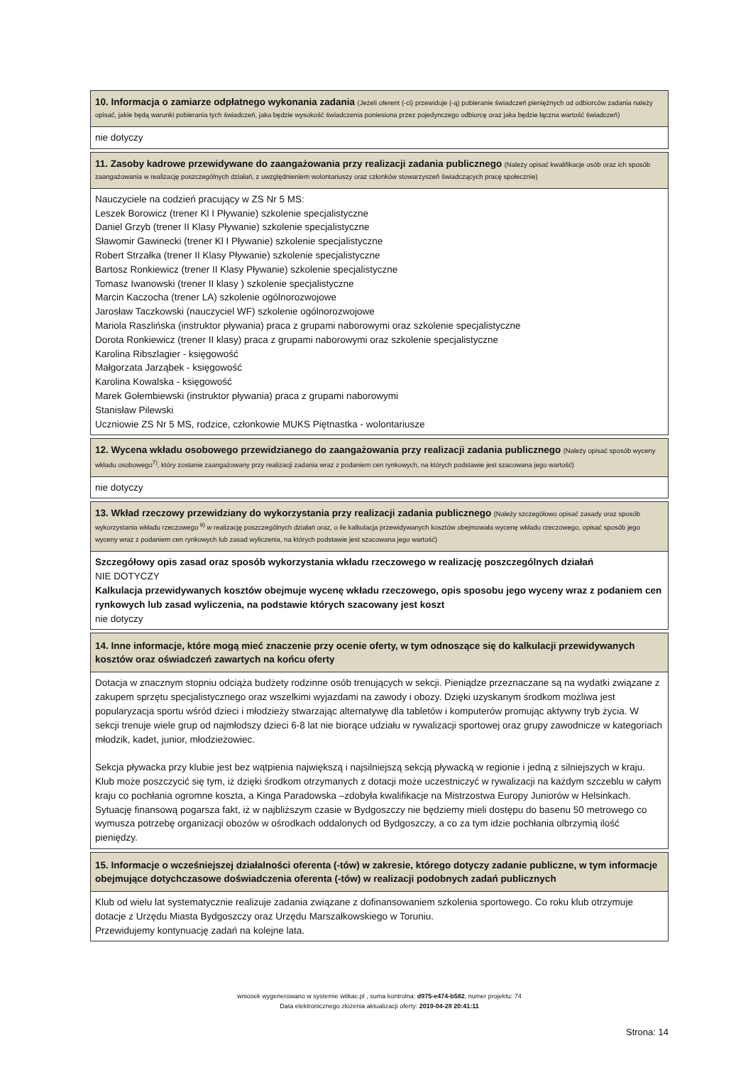10. Informacja o zamiarze odpłatnego wykonania zadania (Jeżeli oferent (-ci) przewiduje (-ą) pobieranie świadczeń pieniężnych od odbiorców zadania należy opisać, jakie będą warunki pobierania tych świadczeń, jaka będzie wysokość świadczenia poniesiona przez pojedynczego odbiorcę oraz jaka będzie łączna wartość świadczeń)
nie dotyczy
11. Zasoby kadrowe przewidywane do zaangażowania przy realizacji zadania publicznego (Należy opisać kwalifikacje osób oraz ich sposób zaangażowania w realizację poszczególnych działań, z uwzględnieniem wolontariuszy oraz członków stowarzyszeń świadczących pracę społecznie)
Nauczyciele na codzień pracujący w ZS Nr 5 MS:
Leszek Borowicz (trener Kl I Pływanie) szkolenie specjalistyczne
Daniel Grzyb (trener II Klasy Pływanie) szkolenie specjalistyczne
Sławomir Gawinecki (trener Kl I Pływanie) szkolenie specjalistyczne
Robert Strzałka (trener II Klasy Pływanie) szkolenie specjalistyczne
Bartosz Ronkiewicz (trener II Klasy Pływanie) szkolenie specjalistyczne
Tomasz Iwanowski (trener II klasy ) szkolenie specjalistyczne
Marcin Kaczocha (trener LA) szkolenie ogólnorozwojowe
Jarosław Taczkowski (nauczyciel WF) szkolenie ogólnorozwojowe
Mariola Raszlińska (instruktor pływania) praca z grupami naborowymi oraz szkolenie specjalistyczne
Dorota Ronkiewicz (trener II klasy) praca z grupami naborowymi oraz szkolenie specjalistyczne
Karolina Ribszlagier - księgowość
Małgorzata Jarząbek - księgowość
Karolina Kowalska - księgowość
Marek Gołembiewski (instruktor pływania) praca z grupami naborowymi
Stanisław Pilewski
Uczniowie ZS Nr 5 MS, rodzice, członkowie MUKS Piętnastka - wolontariusze
12. Wycena wkładu osobowego przewidzianego do zaangażowania przy realizacji zadania publicznego (Należy opisać sposób wyceny wkładu osobowego<sup>7)</sup>, który zostanie zaangażowany przy realizacji zadania wraz z podaniem cen rynkowych, na których podstawie jest szacowana jego wartość)
nie dotyczy
13. Wkład rzeczowy przewidziany do wykorzystania przy realizacji zadania publicznego (Należy szczegółowo opisać zasady oraz sposób wykorzystania wkładu rzeczowego <sup>9)</sup> w realizację poszczególnych działań oraz, o ile kalkulacja przewidywanych kosztów obejmowała wycenę wkładu rzeczowego, opisać sposób jego wyceny wraz z podaniem cen rynkowych lub zasad wyliczenia, na których podstawie jest szacowana jego wartość)
Szczegółowy opis zasad oraz sposób wykorzystania wkładu rzeczowego w realizację poszczególnych działań
NIE DOTYCZY
Kalkulacja przewidywanych kosztów obejmuje wycenę wkładu rzeczowego, opis sposobu jego wyceny wraz z podaniem cen rynkowych lub zasad wyliczenia, na podstawie których szacowany jest koszt
nie dotyczy
14. Inne informacje, które mogą mieć znaczenie przy ocenie oferty, w tym odnoszące się do kalkulacji przewidywanych kosztów oraz oświadczeń zawartych na końcu oferty
Dotacja w znacznym stopniu odciąża budżety rodzinne osób trenujących w sekcji. Pieniądze przeznaczane są na wydatki związane z zakupem sprzętu specjalistycznego oraz wszelkimi wyjazdami na zawody i obozy. Dzięki uzyskanym środkom możliwa jest popularyzacja sportu wśród dzieci i młodzieży stwarzając alternatywę dla tabletów i komputerów promując aktywny tryb życia. W sekcji trenuje wiele grup od najmłodszy dzieci 6-8 lat nie biorące udziału w rywalizacji sportowej oraz grupy zawodnicze w kategoriach młodzik, kadet, junior, młodzieżowiec.
Sekcja pływacka przy klubie jest bez wątpienia największą i najsilniejszą sekcją pływacką w regionie i jedną z silniejszych w kraju. Klub może poszczycić się tym, iż dzięki środkom otrzymanych z dotacji może uczestniczyć w rywalizacji na każdym szczeblu w całym kraju co pochłania ogromne koszta, a Kinga Paradowska –zdobyła kwalifikacje na Mistrzostwa Europy Juniorów w Helsinkach.
Sytuację finansową pogarsza fakt, iż w najbliższym czasie w Bydgoszczy nie będziemy mieli dostępu do basenu 50 metrowego co wymusza potrzebę organizacji obozów w ośrodkach oddalonych od Bydgoszczy, a co za tym idzie pochłania olbrzymią ilość pieniędzy.
15. Informacje o wcześniejszej działalności oferenta (-tów) w zakresie, którego dotyczy zadanie publiczne, w tym informacje obejmujące dotychczasowe doświadczenia oferenta (-tów) w realizacji podobnych zadań publicznych
Klub od wielu lat systematycznie realizuje zadania związane z dofinansowaniem szkolenia sportowego. Co roku klub otrzymuje dotacje z Urzędu Miasta Bydgoszczy oraz Urzędu Marszałkowskiego w Toruniu.
Przewidujemy kontynuację zadań na kolejne lata.
wniosek wygenerowano w systemie witkac.pl , suma kontrolna: d975-e474-b582, numer projektu: 74
Data elektronicznego złożenia aktualizacji oferty: 2019-04-28 20:41:11
Strona: 14